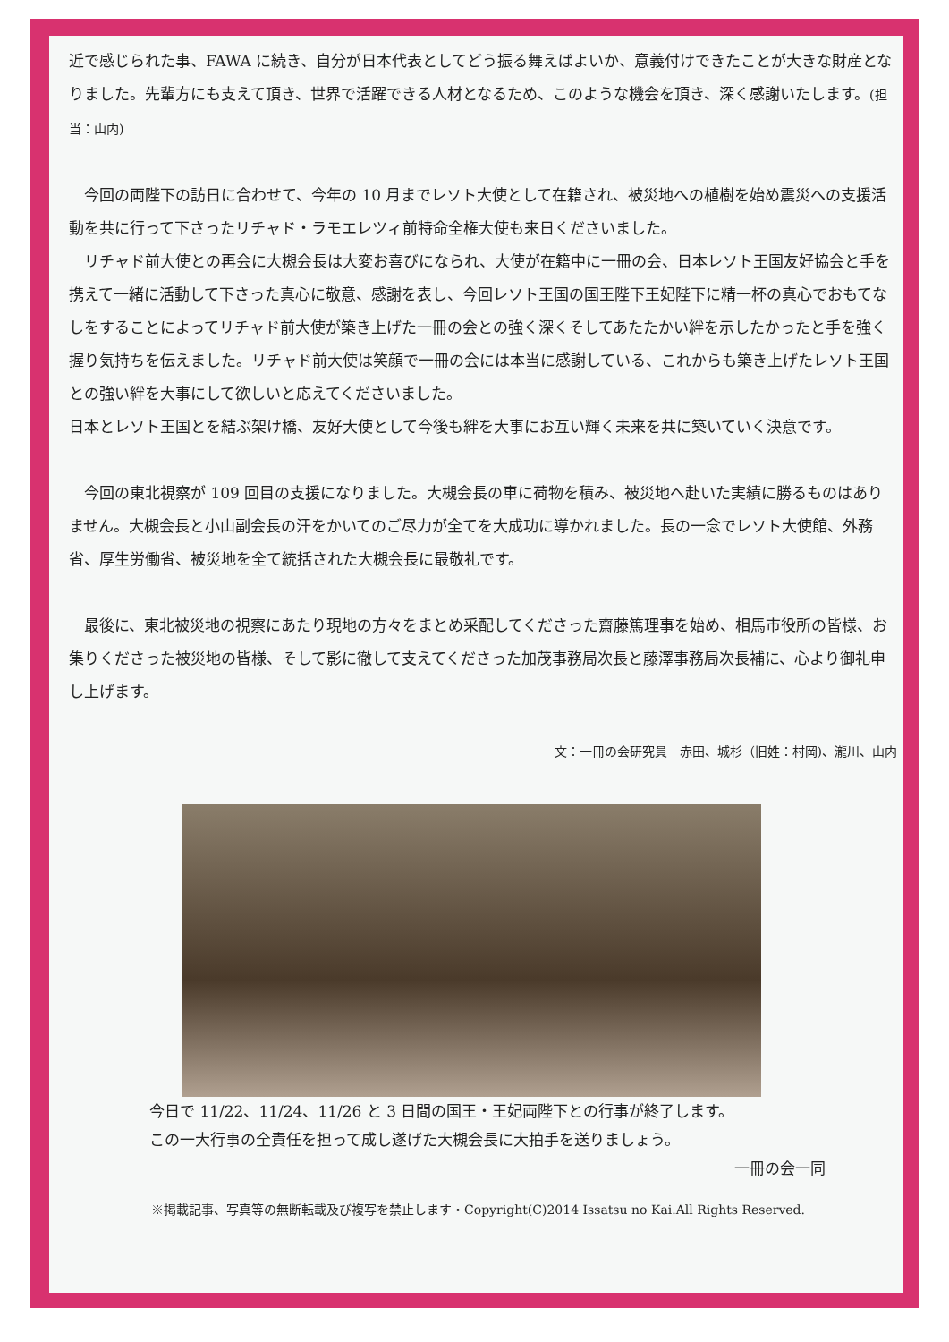近で感じられた事、FAWA に続き、自分が日本代表としてどう振る舞えばよいか、意義付けできたことが大きな財産となりました。先輩方にも支えて頂き、世界で活躍できる人材となるため、このような機会を頂き、深く感謝いたします。(担当：山内)
　今回の両陛下の訪日に合わせて、今年の 10 月までレソト大使として在籍され、被災地への植樹を始め震災への支援活動を共に行って下さったリチャド・ラモエレツィ前特命全権大使も来日くださいました。
　リチャド前大使との再会に大槻会長は大変お喜びになられ、大使が在籍中に一冊の会、日本レソト王国友好協会と手を携えて一緒に活動して下さった真心に敬意、感謝を表し、今回レソト王国の国王陛下王妃陛下に精一杯の真心でおもてなしをすることによってリチャド前大使が築き上げた一冊の会との強く深くそしてあたたかい絆を示したかったと手を強く握り気持ちを伝えました。リチャド前大使は笑顔で一冊の会には本当に感謝している、これからも築き上げたレソト王国との強い絆を大事にして欲しいと応えてくださいました。
日本とレソト王国とを結ぶ架け橋、友好大使として今後も絆を大事にお互い輝く未来を共に築いていく決意です。
　今回の東北視察が 109 回目の支援になりました。大槻会長の車に荷物を積み、被災地へ赴いた実績に勝るものはありません。大槻会長と小山副会長の汗をかいてのご尽力が全てを大成功に導かれました。長の一念でレソト大使館、外務省、厚生労働省、被災地を全て統括された大槻会長に最敬礼です。
　最後に、東北被災地の視察にあたり現地の方々をまとめ采配してくださった齋藤篤理事を始め、相馬市役所の皆様、お集りくださった被災地の皆様、そして影に徹して支えてくださった加茂事務局次長と藤澤事務局次長補に、心より御礼申し上げます。
文：一冊の会研究員　赤田、城杉（旧姓：村岡)、瀧川、山内
今日で 11/22、11/24、11/26 と 3 日間の国王・王妃両陛下との行事が終了します。
この一大行事の全責任を担って成し遂げた大槻会長に大拍手を送りましょう。
一冊の会一同
※掲載記事、写真等の無断転載及び複写を禁止します・Copyright(C)2014 Issatsu no Kai.All Rights Reserved.